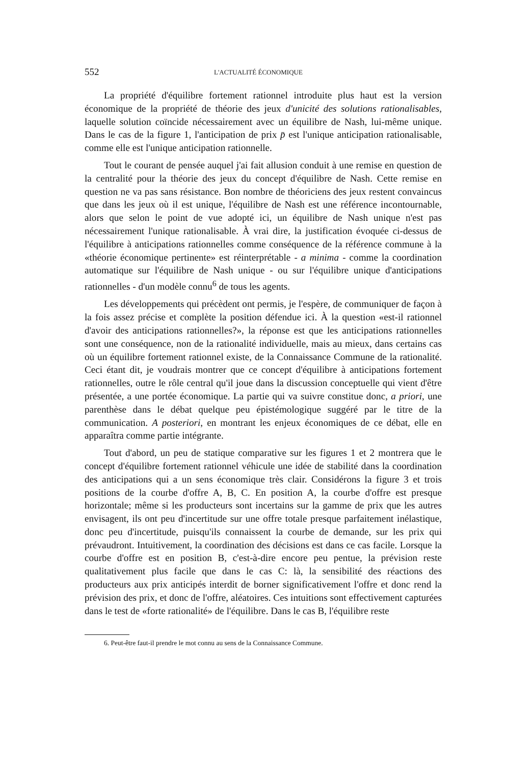552 L'ACTUALITÉ ÉCONOMIQUE
La propriété d'équilibre fortement rationnel introduite plus haut est la version économique de la propriété de théorie des jeux d'unicité des solutions rationalisables, laquelle solution coïncide nécessairement avec un équilibre de Nash, lui-même unique. Dans le cas de la figure 1, l'anticipation de prix p̄ est l'unique anticipation rationalisable, comme elle est l'unique anticipation rationnelle.
Tout le courant de pensée auquel j'ai fait allusion conduit à une remise en question de la centralité pour la théorie des jeux du concept d'équilibre de Nash. Cette remise en question ne va pas sans résistance. Bon nombre de théoriciens des jeux restent convaincus que dans les jeux où il est unique, l'équilibre de Nash est une référence incontournable, alors que selon le point de vue adopté ici, un équilibre de Nash unique n'est pas nécessairement l'unique rationalisable. À vrai dire, la justification évoquée ci-dessus de l'équilibre à anticipations rationnelles comme conséquence de la référence commune à la «théorie économique pertinente» est réinterprétable - a minima - comme la coordination automatique sur l'équilibre de Nash unique - ou sur l'équilibre unique d'anticipations rationnelles - d'un modèle connu<sup>6</sup> de tous les agents.
Les développements qui précèdent ont permis, je l'espère, de communiquer de façon à la fois assez précise et complète la position défendue ici. À la question «est-il rationnel d'avoir des anticipations rationnelles?», la réponse est que les anticipations rationnelles sont une conséquence, non de la rationalité individuelle, mais au mieux, dans certains cas où un équilibre fortement rationnel existe, de la Connaissance Commune de la rationalité. Ceci étant dit, je voudrais montrer que ce concept d'équilibre à anticipations fortement rationnelles, outre le rôle central qu'il joue dans la discussion conceptuelle qui vient d'être présentée, a une portée économique. La partie qui va suivre constitue donc, a priori, une parenthèse dans le débat quelque peu épistémologique suggéré par le titre de la communication. A posteriori, en montrant les enjeux économiques de ce débat, elle en apparaîtra comme partie intégrante.
Tout d'abord, un peu de statique comparative sur les figures 1 et 2 montrera que le concept d'équilibre fortement rationnel véhicule une idée de stabilité dans la coordination des anticipations qui a un sens économique très clair. Considérons la figure 3 et trois positions de la courbe d'offre A, B, C. En position A, la courbe d'offre est presque horizontale; même si les producteurs sont incertains sur la gamme de prix que les autres envisagent, ils ont peu d'incertitude sur une offre totale presque parfaitement inélastique, donc peu d'incertitude, puisqu'ils connaissent la courbe de demande, sur les prix qui prévaudront. Intuitivement, la coordination des décisions est dans ce cas facile. Lorsque la courbe d'offre est en position B, c'est-à-dire encore peu pentue, la prévision reste qualitativement plus facile que dans le cas C: là, la sensibilité des réactions des producteurs aux prix anticipés interdit de borner significativement l'offre et donc rend la prévision des prix, et donc de l'offre, aléatoires. Ces intuitions sont effectivement capturées dans le test de «forte rationalité» de l'équilibre. Dans le cas B, l'équilibre reste
6. Peut-être faut-il prendre le mot connu au sens de la Connaissance Commune.